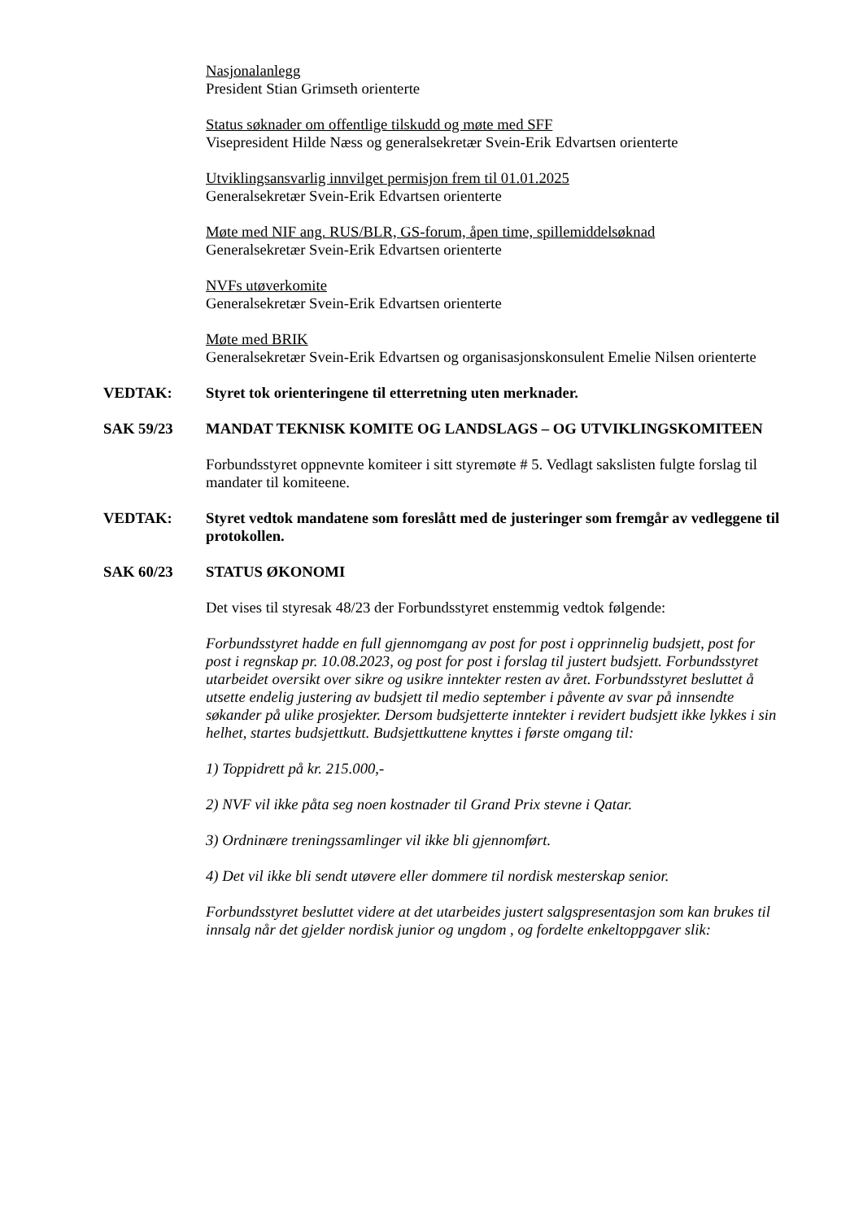Nasjonalanlegg
President Stian Grimseth orienterte
Status søknader om offentlige tilskudd og møte med SFF
Visepresident Hilde Næss og generalsekretær Svein-Erik Edvartsen orienterte
Utviklingsansvarlig innvilget permisjon frem til 01.01.2025
Generalsekretær Svein-Erik Edvartsen orienterte
Møte med NIF ang. RUS/BLR, GS-forum, åpen time, spillemiddelsøknad
Generalsekretær Svein-Erik Edvartsen orienterte
NVFs utøverkomite
Generalsekretær Svein-Erik Edvartsen orienterte
Møte med BRIK
Generalsekretær Svein-Erik Edvartsen og organisasjonskonsulent Emelie Nilsen orienterte
VEDTAK: Styret tok orienteringene til etterretning uten merknader.
SAK 59/23 MANDAT TEKNISK KOMITE OG LANDSLAGS – OG UTVIKLINGSKOMITEEN
Forbundsstyret oppnevnte komiteer i sitt styremøte # 5. Vedlagt sakslisten fulgte forslag til mandater til komiteene.
VEDTAK: Styret vedtok mandatene som foreslått med de justeringer som fremgår av vedleggene til protokollen.
SAK 60/23 STATUS ØKONOMI
Det vises til styresak 48/23 der Forbundsstyret enstemmig vedtok følgende:
Forbundsstyret hadde en full gjennomgang av post for post i opprinnelig budsjett, post for post i regnskap pr. 10.08.2023, og post for post i forslag til justert budsjett. Forbundsstyret utarbeidet oversikt over sikre og usikre inntekter resten av året. Forbundsstyret besluttet å utsette endelig justering av budsjett til medio september i påvente av svar på innsendte søkander på ulike prosjekter. Dersom budsjetterte inntekter i revidert budsjett ikke lykkes i sin helhet, startes budsjettkutt. Budsjettkuttene knyttes i første omgang til:
1) Toppidrett på kr. 215.000,-
2) NVF vil ikke påta seg noen kostnader til Grand Prix stevne i Qatar.
3) Ordninære treningssamlinger vil ikke bli gjennomført.
4) Det vil ikke bli sendt utøvere eller dommere til nordisk mesterskap senior.
Forbundsstyret besluttet videre at det utarbeides justert salgspresentasjon som kan brukes til innsalg når det gjelder nordisk junior og ungdom , og fordelte enkeltoppgaver slik: